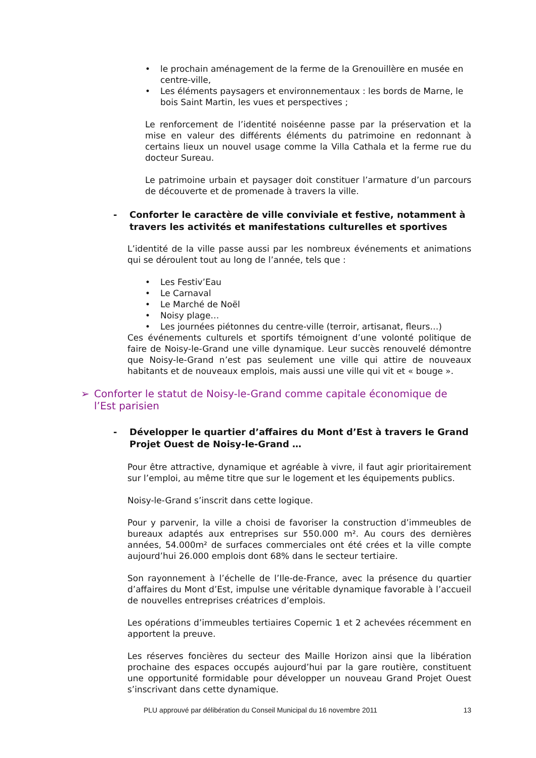• le prochain aménagement de la ferme de la Grenouillère en musée en centre-ville,
• Les éléments paysagers et environnementaux : les bords de Marne, le bois Saint Martin, les vues et perspectives ;
Le renforcement de l’identité noiséenne passe par la préservation et la mise en valeur des différents éléments du patrimoine en redonnant à certains lieux un nouvel usage comme la Villa Cathala et la ferme rue du docteur Sureau.
Le patrimoine urbain et paysager doit constituer l’armature d’un parcours de découverte et de promenade à travers la ville.
- Conforter le caractère de ville conviviale et festive, notamment à travers les activités et manifestations culturelles et sportives
L’identité de la ville passe aussi par les nombreux événements et animations qui se déroulent tout au long de l’année, tels que :
• Les Festiv’Eau
• Le Carnaval
• Le Marché de Noël
• Noisy plage…
• Les journées piétonnes du centre-ville (terroir, artisanat, fleurs…)
Ces événements culturels et sportifs témoignent d’une volonté politique de faire de Noisy-le-Grand une ville dynamique. Leur succès renouvelé démontre que Noisy-le-Grand n’est pas seulement une ville qui attire de nouveaux habitants et de nouveaux emplois, mais aussi une ville qui vit et « bouge ».
➢ Conforter le statut de Noisy-le-Grand comme capitale économique de l’Est parisien
- Développer le quartier d’affaires du Mont d’Est à travers le Grand Projet Ouest de Noisy-le-Grand …
Pour être attractive, dynamique et agréable à vivre, il faut agir prioritairement sur l’emploi, au même titre que sur le logement et les équipements publics.
Noisy-le-Grand s’inscrit dans cette logique.
Pour y parvenir, la ville a choisi de favoriser la construction d’immeubles de bureaux adaptés aux entreprises sur 550.000 m². Au cours des dernières années, 54.000m² de surfaces commerciales ont été crées et la ville compte aujourd’hui 26.000 emplois dont 68% dans le secteur tertiaire.
Son rayonnement à l’échelle de l’Ile-de-France, avec la présence du quartier d’affaires du Mont d’Est, impulse une véritable dynamique favorable à l’accueil de nouvelles entreprises créatrices d’emplois.
Les opérations d’immeubles tertiaires Copernic 1 et 2 achevées récemment en apportent la preuve.
Les réserves foncières du secteur des Maille Horizon ainsi que la libération prochaine des espaces occupés aujourd’hui par la gare routière, constituent une opportunité formidable pour développer un nouveau Grand Projet Ouest s’inscrivant dans cette dynamique.
PLU approuvé par délibération du Conseil Municipal du 16 novembre 2011 13